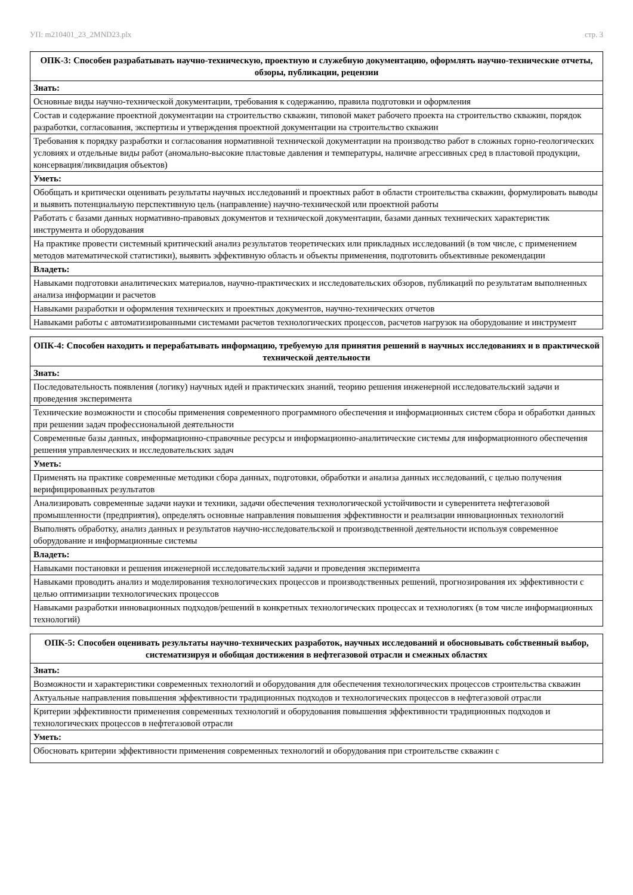УП: m210401_23_2MND23.plx стр. 3
| ОПК-3: Способен разрабатывать научно-техническую, проектную и служебную документацию, оформлять научно-технические отчеты, обзоры, публикации, рецензии |
| --- |
| Знать: |
| Основные виды научно-технической документации, требования к содержанию, правила подготовки и оформления |
| Состав и содержание проектной документации на строительство скважин, типовой макет рабочего проекта на строительство скважин, порядок разработки, согласования, экспертизы и утверждения проектной документации на строительство скважин |
| Требования к порядку разработки и согласования нормативной технической документации на производство работ в сложных горно-геологических условиях и отдельные виды работ (аномально-высокие пластовые давления и температуры, наличие агрессивных сред в пластовой продукции, консервация/ликвидация объектов) |
| Уметь: |
| Обобщать и критически оценивать результаты научных исследований и проектных работ в области строительства скважин, формулировать выводы и выявить потенциальную перспективную цель (направление) научно-технической или проектной работы |
| Работать с базами данных нормативно-правовых документов и технической документации, базами данных технических характеристик инструмента и оборудования |
| На практике провести системный критический анализ результатов теоретических или прикладных исследований (в том числе, с применением методов математической статистики), выявить эффективную область и объекты применения, подготовить объективные рекомендации |
| Владеть: |
| Навыками подготовки аналитических материалов, научно-практических и исследовательских обзоров, публикаций по результатам выполненных анализа информации и расчетов |
| Навыками разработки и оформления технических и проектных документов, научно-технических отчетов |
| Навыками работы с автоматизированными системами расчетов технологических процессов, расчетов нагрузок на оборудование и инструмент |
| ОПК-4: Способен находить и перерабатывать информацию, требуемую для принятия решений в научных исследованиях и в практической технической деятельности |
| --- |
| Знать: |
| Последовательность появления (логику) научных идей и практических знаний, теорию решения инженерной исследовательский задачи и проведения эксперимента |
| Технические возможности и способы применения современного программного обеспечения и информационных систем сбора и обработки данных при решении задач профессиональной деятельности |
| Современные базы данных, информационно-справочные ресурсы и информационно-аналитические системы для информационного обеспечения решения управленческих и исследовательских задач |
| Уметь: |
| Применять на практике современные методики сбора данных, подготовки, обработки и анализа данных исследований, с целью получения верифицированных результатов |
| Анализировать современные задачи науки и техники, задачи обеспечения технологической устойчивости и суверенитета нефтегазовой промышленности (предприятия), определять основные направления повышения эффективности и реализации инновационных технологий |
| Выполнять обработку, анализ данных и результатов научно-исследовательской и производственной деятельности используя современное оборудование и информационные системы |
| Владеть: |
| Навыками постановки и решения инженерной исследовательский задачи и проведения эксперимента |
| Навыками проводить анализ и моделирования технологических процессов и производственных решений, прогнозирования их эффективности с целью оптимизации технологических процессов |
| Навыками разработки инновационных подходов/решений в конкретных технологических процессах и технологиях (в том числе информационных технологий) |
| ОПК-5: Способен оценивать результаты научно-технических разработок, научных исследований и обосновывать собственный выбор, систематизируя и обобщая достижения в нефтегазовой отрасли и смежных областях |
| --- |
| Знать: |
| Возможности и характеристики современных технологий и оборудования для обеспечения технологических процессов строительства скважин |
| Актуальные направления повышения эффективности традиционных подходов и технологических процессов в нефтегазовой отрасли |
| Критерии эффективности применения современных технологий и оборудования повышения эффективности традиционных подходов и технологических процессов в нефтегазовой отрасли |
| Уметь: |
| Обосновать критерии эффективности применения современных технологий и оборудования при строительстве скважин с |